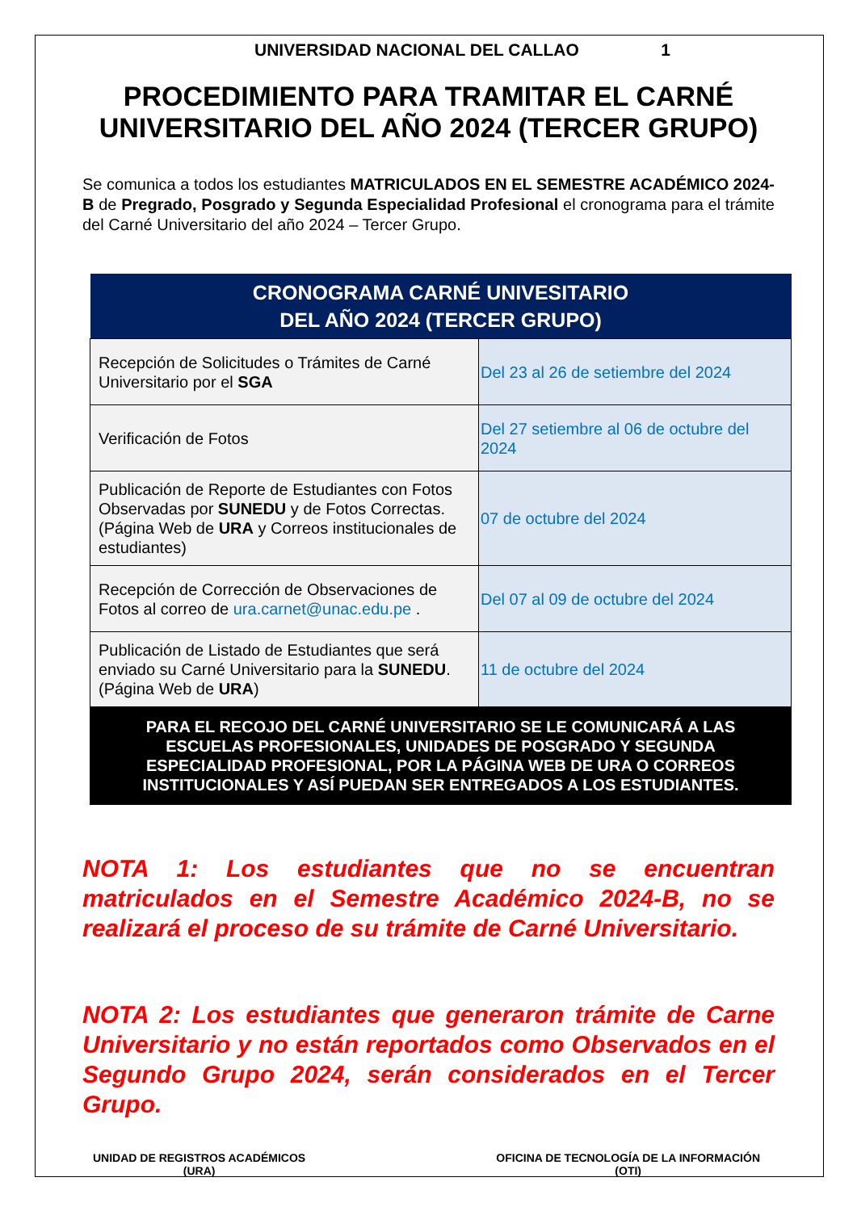UNIVERSIDAD NACIONAL DEL CALLAO 1
PROCEDIMIENTO PARA TRAMITAR EL CARNÉ UNIVERSITARIO DEL AÑO 2024 (TERCER GRUPO)
Se comunica a todos los estudiantes MATRICULADOS EN EL SEMESTRE ACADÉMICO 2024-B de Pregrado, Posgrado y Segunda Especialidad Profesional el cronograma para el trámite del Carné Universitario del año 2024 – Tercer Grupo.
| CRONOGRAMA CARNÉ UNIVESITARIO DEL AÑO 2024 (TERCER GRUPO) | |
| --- | --- |
| Recepción de Solicitudes o Trámites de Carné Universitario por el SGA | Del 23 al 26 de setiembre del 2024 |
| Verificación de Fotos | Del 27 setiembre al 06 de octubre del 2024 |
| Publicación de Reporte de Estudiantes con Fotos Observadas por SUNEDU y de Fotos Correctas. (Página Web de URA y Correos institucionales de estudiantes) | 07 de octubre del 2024 |
| Recepción de Corrección de Observaciones de Fotos al correo de ura.carnet@unac.edu.pe . | Del 07 al 09 de octubre del 2024 |
| Publicación de Listado de Estudiantes que será enviado su Carné Universitario para la SUNEDU . (Página Web de URA ) | 11 de octubre del 2024 |
| PARA EL RECOJO DEL CARNÉ UNIVERSITARIO SE LE COMUNICARÁ A LAS ESCUELAS PROFESIONALES, UNIDADES DE POSGRADO Y SEGUNDA ESPECIALIDAD PROFESIONAL, POR LA PÁGINA WEB DE URA O CORREOS INSTITUCIONALES Y ASÍ PUEDAN SER ENTREGADOS A LOS ESTUDIANTES. | |
NOTA 1: Los estudiantes que no se encuentran matriculados en el Semestre Académico 2024-B, no se realizará el proceso de su trámite de Carné Universitario.
NOTA 2: Los estudiantes que generaron trámite de Carne Universitario y no están reportados como Observados en el Segundo Grupo 2024, serán considerados en el Tercer Grupo.
UNIDAD DE REGISTROS ACADÉMICOS
(URA)
OFICINA DE TECNOLOGÍA DE LA INFORMACIÓN
(OTI)